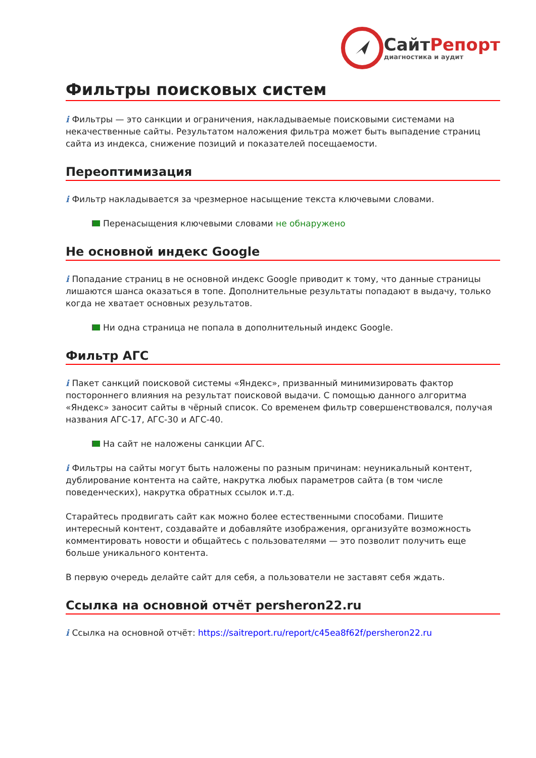СайтРепорт
диагностика и аудит
Фильтры поисковых систем
i Фильтры — это санкции и ограничения, накладываемые поисковыми системами на некачественные сайты. Результатом наложения фильтра может быть выпадение страниц сайта из индекса, снижение позиций и показателей посещаемости.
Переоптимизация
i Фильтр накладывается за чрезмерное насыщение текста ключевыми словами.
Перенасыщения ключевыми словами не обнаружено
Не основной индекс Google
i Попадание страниц в не основной индекс Google приводит к тому, что данные страницы лишаются шанса оказаться в топе. Дополнительные результаты попадают в выдачу, только когда не хватает основных результатов.
Ни одна страница не попала в дополнительный индекс Google.
Фильтр АГС
i Пакет санкций поисковой системы «Яндекс», призванный минимизировать фактор постороннего влияния на результат поисковой выдачи. С помощью данного алгоритма «Яндекс» заносит сайты в чёрный список. Со временем фильтр совершенствовался, получая названия АГС-17, АГС-30 и АГС-40.
На сайт не наложены санкции АГС.
i Фильтры на сайты могут быть наложены по разным причинам: неуникальный контент, дублирование контента на сайте, накрутка любых параметров сайта (в том числе поведенческих), накрутка обратных ссылок и.т.д.
Старайтесь продвигать сайт как можно более естественными способами. Пишите интересный контент, создавайте и добавляйте изображения, организуйте возможность комментировать новости и общайтесь с пользователями — это позволит получить еще больше уникального контента.
В первую очередь делайте сайт для себя, а пользователи не заставят себя ждать.
Ссылка на основной отчёт persheron22.ru
i Ссылка на основной отчёт: https://saitreport.ru/report/c45ea8f62f/persheron22.ru